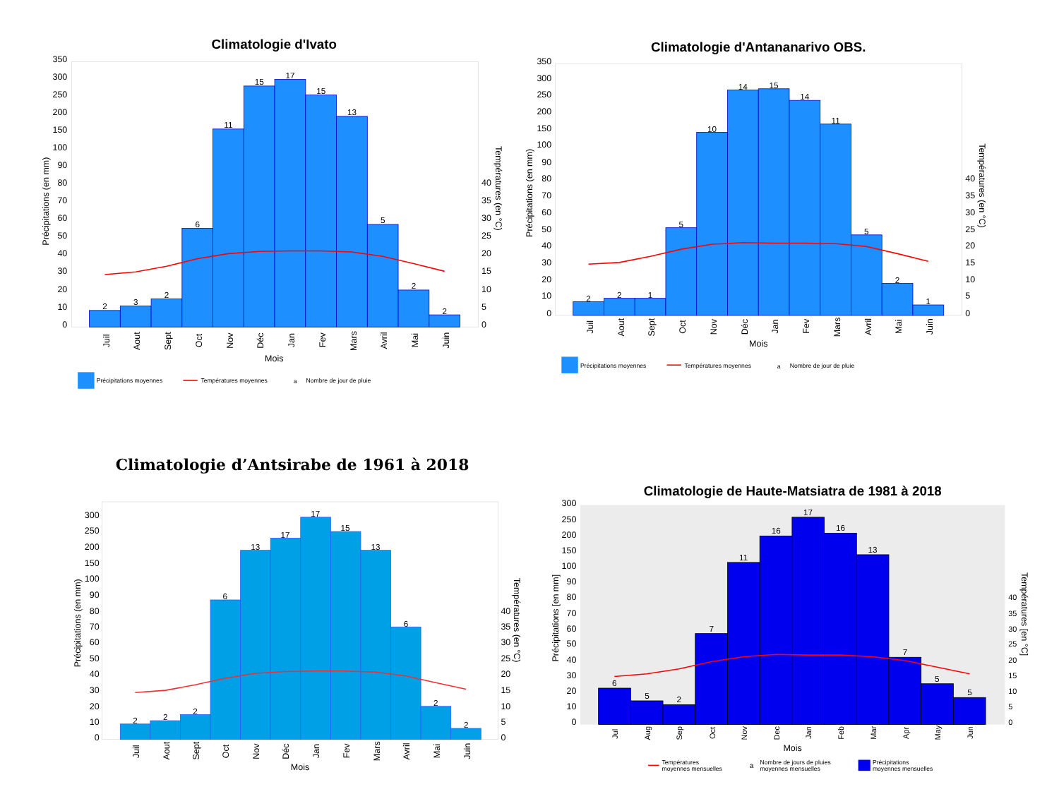Climatologie d'Ivato
350
300
250
200
150
100
90
80
70
60
50
40
30
20
10
0
40
35
30
25
20
15
10
5
0
Précipitations (en mm)
Températures (en °C)
2
3
2
6
11
15
17
15
13
5
2
2
Juil
Aout
Sept
Oct
Nov
Déc
Jan
Fev
Mars
Avril
Mai
Juin
Mois
Précipitations moyennes
Températures moyennes
a
Nombre de jour de pluie
Climatologie d'Antananarivo OBS.
350
300
250
200
150
100
90
80
70
60
50
40
30
20
10
0
40
35
30
25
20
15
10
5
0
Précipitations (en mm)
Températures (en °C)
2
2
1
5
10
14
15
14
11
5
2
1
Juil
Aout
Sept
Oct
Nov
Déc
Jan
Fev
Mars
Avril
Mai
Juin
Mois
Précipitations moyennes
Températures moyennes
a
Nombre de jour de pluie
Climatologie d’Antsirabe de 1961 à 2018
300
250
200
150
100
90
80
70
60
50
40
30
20
10
0
40
35
30
25
20
15
10
5
0
Précipitations (en mm)
Températures (en °C)
2
2
2
6
13
17
17
15
13
6
2
2
Juil
Aout
Sept
Oct
Nov
Déc
Jan
Fev
Mars
Avril
Mai
Juin
Mois
Climatologie de Haute-Matsiatra de 1981 à 2018
300
250
200
150
100
90
80
70
60
50
40
30
20
10
0
40
35
30
25
20
15
10
5
0
Précipitations [en mm]
Températures [en °C]
6
5
2
7
11
16
17
16
13
7
5
5
Jul
Aug
Sep
Oct
Nov
Dec
Jan
Feb
Mar
Apr
May
Jun
Mois
Températures
moyennes mensuelles
a
Nombre de jours de pluies
moyennes mensuelles
Précipitations
moyennes mensuelles